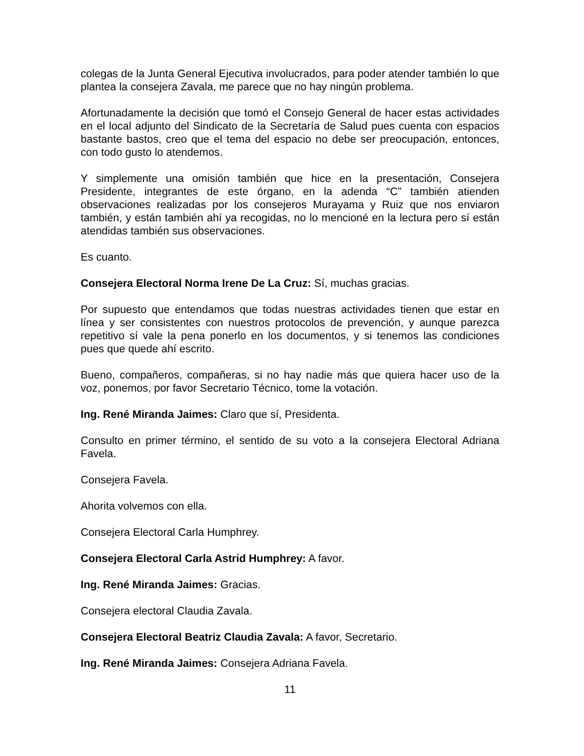colegas de la Junta General Ejecutiva involucrados, para poder atender también lo que plantea la consejera Zavala, me parece que no hay ningún problema.
Afortunadamente la decisión que tomó el Consejo General de hacer estas actividades en el local adjunto del Sindicato de la Secretaría de Salud pues cuenta con espacios bastante bastos, creo que el tema del espacio no debe ser preocupación, entonces, con todo gusto lo atendemos.
Y simplemente una omisión también que hice en la presentación, Consejera Presidente, integrantes de este órgano, en la adenda “C” también atienden observaciones realizadas por los consejeros Murayama y Ruiz que nos enviaron también, y están también ahí ya recogidas, no lo mencioné en la lectura pero sí están atendidas también sus observaciones.
Es cuanto.
Consejera Electoral Norma Irene De La Cruz: Sí, muchas gracias.
Por supuesto que entendamos que todas nuestras actividades tienen que estar en línea y ser consistentes con nuestros protocolos de prevención, y aunque parezca repetitivo sí vale la pena ponerlo en los documentos, y si tenemos las condiciones pues que quede ahí escrito.
Bueno, compañeros, compañeras, si no hay nadie más que quiera hacer uso de la voz, ponemos, por favor Secretario Técnico, tome la votación.
Ing. René Miranda Jaimes: Claro que sí, Presidenta.
Consulto en primer término, el sentido de su voto a la consejera Electoral Adriana Favela.
Consejera Favela.
Ahorita volvemos con ella.
Consejera Electoral Carla Humphrey.
Consejera Electoral Carla Astrid Humphrey: A favor.
Ing. René Miranda Jaimes: Gracias.
Consejera electoral Claudia Zavala.
Consejera Electoral Beatriz Claudia Zavala: A favor, Secretario.
Ing. René Miranda Jaimes: Consejera Adriana Favela.
11